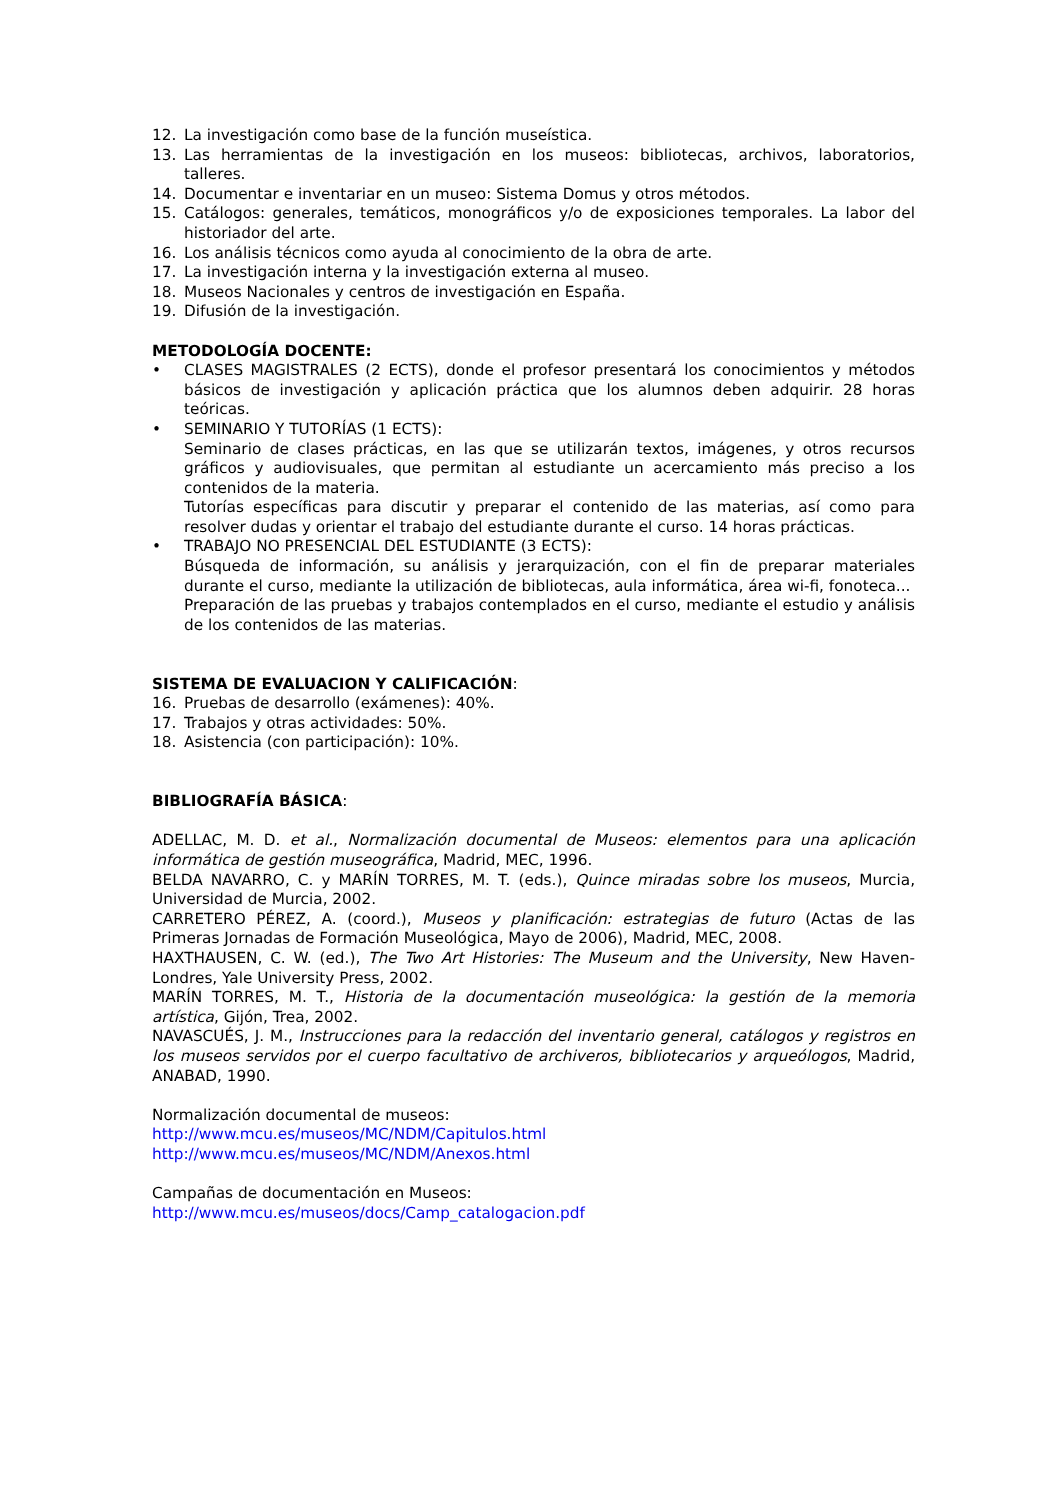12. La investigación como base de la función museística.
13. Las herramientas de la investigación en los museos: bibliotecas, archivos, laboratorios, talleres.
14. Documentar e inventariar en un museo: Sistema Domus y otros métodos.
15. Catálogos: generales, temáticos, monográficos y/o de exposiciones temporales. La labor del historiador del arte.
16. Los análisis técnicos como ayuda al conocimiento de la obra de arte.
17. La investigación interna y la investigación externa al museo.
18. Museos Nacionales y centros de investigación en España.
19. Difusión de la investigación.
METODOLOGÍA DOCENTE:
• CLASES MAGISTRALES (2 ECTS), donde el profesor presentará los conocimientos y métodos básicos de investigación y aplicación práctica que los alumnos deben adquirir. 28 horas teóricas.
• SEMINARIO Y TUTORÍAS (1 ECTS):
Seminario de clases prácticas, en las que se utilizarán textos, imágenes, y otros recursos gráficos y audiovisuales, que permitan al estudiante un acercamiento más preciso a los contenidos de la materia.
Tutorías específicas para discutir y preparar el contenido de las materias, así como para resolver dudas y orientar el trabajo del estudiante durante el curso. 14 horas prácticas.
• TRABAJO NO PRESENCIAL DEL ESTUDIANTE (3 ECTS):
Búsqueda de información, su análisis y jerarquización, con el fin de preparar materiales durante el curso, mediante la utilización de bibliotecas, aula informática, área wi-fi, fonoteca...
Preparación de las pruebas y trabajos contemplados en el curso, mediante el estudio y análisis de los contenidos de las materias.
SISTEMA DE EVALUACION Y CALIFICACIÓN:
16. Pruebas de desarrollo (exámenes): 40%.
17. Trabajos y otras actividades: 50%.
18. Asistencia (con participación): 10%.
BIBLIOGRAFÍA BÁSICA:
ADELLAC, M. D. et al., Normalización documental de Museos: elementos para una aplicación informática de gestión museográfica, Madrid, MEC, 1996.
BELDA NAVARRO, C. y MARÍN TORRES, M. T. (eds.), Quince miradas sobre los museos, Murcia, Universidad de Murcia, 2002.
CARRETERO PÉREZ, A. (coord.), Museos y planificación: estrategias de futuro (Actas de las Primeras Jornadas de Formación Museológica, Mayo de 2006), Madrid, MEC, 2008.
HAXTHAUSEN, C. W. (ed.), The Two Art Histories: The Museum and the University, New Haven-Londres, Yale University Press, 2002.
MARÍN TORRES, M. T., Historia de la documentación museológica: la gestión de la memoria artística, Gijón, Trea, 2002.
NAVASCUÉS, J. M., Instrucciones para la redacción del inventario general, catálogos y registros en los museos servidos por el cuerpo facultativo de archiveros, bibliotecarios y arqueólogos, Madrid, ANABAD, 1990.
Normalización documental de museos:
http://www.mcu.es/museos/MC/NDM/Capitulos.html
http://www.mcu.es/museos/MC/NDM/Anexos.html
Campañas de documentación en Museos:
http://www.mcu.es/museos/docs/Camp_catalogacion.pdf